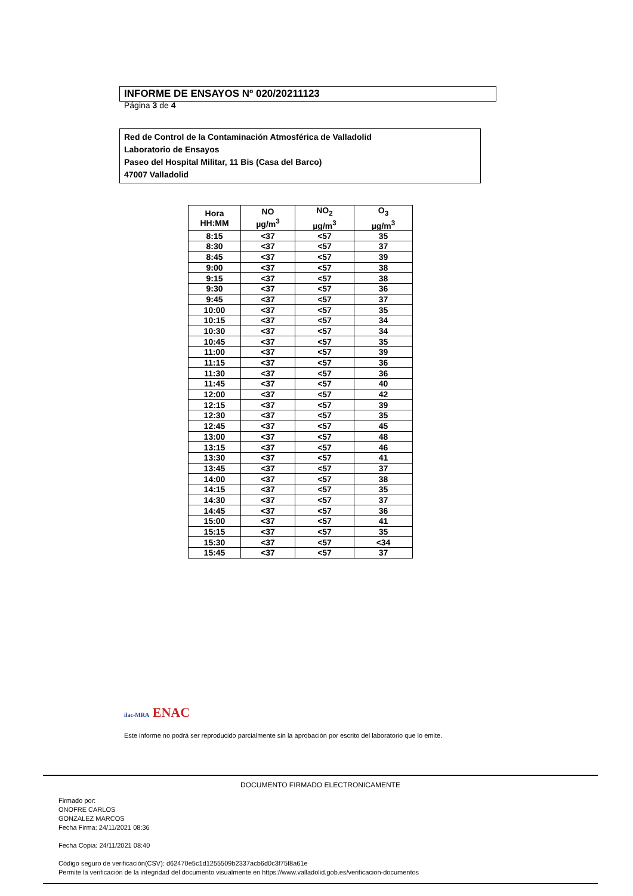INFORME DE ENSAYOS Nº 020/20211123
Página 3 de 4
Red de Control de la Contaminación Atmosférica de Valladolid
Laboratorio de Ensayos
Paseo del Hospital Militar, 11 Bis (Casa del Barco)
47007 Valladolid
| Hora HH:MM | NO µg/m<sup>3</sup> | NO<sub>2</sub> µg/m<sup>3</sup> | O<sub>3</sub> µg/m<sup>3</sup> |
| --- | --- | --- | --- |
| 8:15 | <37 | <57 | 35 |
| 8:30 | <37 | <57 | 37 |
| 8:45 | <37 | <57 | 39 |
| 9:00 | <37 | <57 | 38 |
| 9:15 | <37 | <57 | 38 |
| 9:30 | <37 | <57 | 36 |
| 9:45 | <37 | <57 | 37 |
| 10:00 | <37 | <57 | 35 |
| 10:15 | <37 | <57 | 34 |
| 10:30 | <37 | <57 | 34 |
| 10:45 | <37 | <57 | 35 |
| 11:00 | <37 | <57 | 39 |
| 11:15 | <37 | <57 | 36 |
| 11:30 | <37 | <57 | 36 |
| 11:45 | <37 | <57 | 40 |
| 12:00 | <37 | <57 | 42 |
| 12:15 | <37 | <57 | 39 |
| 12:30 | <37 | <57 | 35 |
| 12:45 | <37 | <57 | 45 |
| 13:00 | <37 | <57 | 48 |
| 13:15 | <37 | <57 | 46 |
| 13:30 | <37 | <57 | 41 |
| 13:45 | <37 | <57 | 37 |
| 14:00 | <37 | <57 | 38 |
| 14:15 | <37 | <57 | 35 |
| 14:30 | <37 | <57 | 37 |
| 14:45 | <37 | <57 | 36 |
| 15:00 | <37 | <57 | 41 |
| 15:15 | <37 | <57 | 35 |
| 15:30 | <37 | <57 | <34 |
| 15:45 | <37 | <57 | 37 |
ilac-MRA ENAC
Este informe no podrá ser reproducido parcialmente sin la aprobación por escrito del laboratorio que lo emite.
DOCUMENTO FIRMADO ELECTRONICAMENTE
Firmado por:
ONOFRE CARLOS
GONZALEZ MARCOS
Fecha Firma: 24/11/2021 08:36
Fecha Copia: 24/11/2021 08:40
Código seguro de verificación(CSV): d62470e5c1d1255509b2337acb6d0c3f75f8a61e
Permite la verificación de la integridad del documento visualmente en https://www.valladolid.gob.es/verificacion-documentos